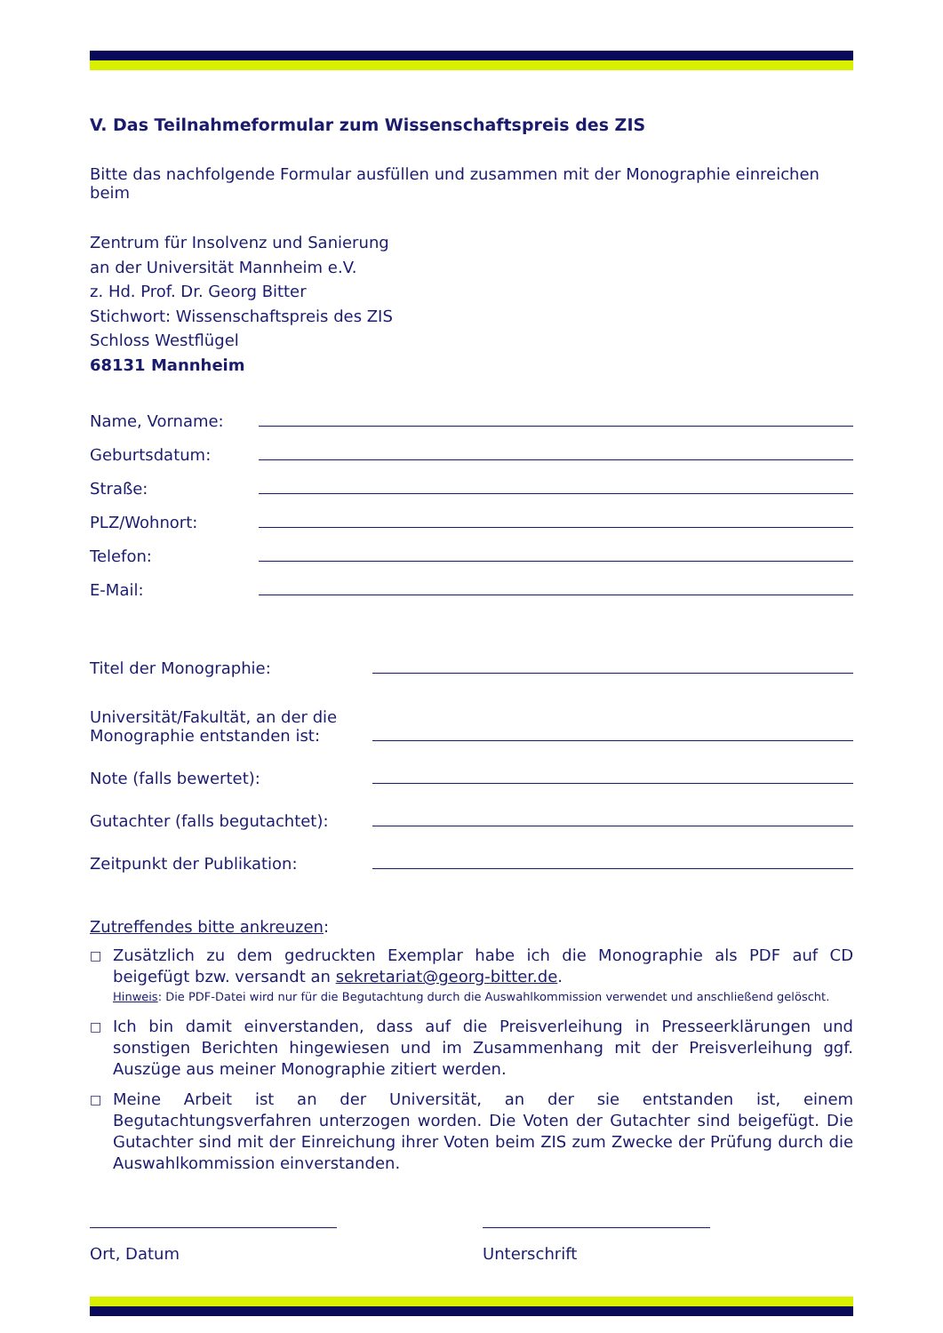V. Das Teilnahmeformular zum Wissenschaftspreis des ZIS
Bitte das nachfolgende Formular ausfüllen und zusammen mit der Monographie einreichen beim
Zentrum für Insolvenz und Sanierung
an der Universität Mannheim e.V.
z. Hd. Prof. Dr. Georg Bitter
Stichwort: Wissenschaftspreis des ZIS
Schloss Westflügel
68131 Mannheim
Name, Vorname:
Geburtsdatum:
Straße:
PLZ/Wohnort:
Telefon:
E-Mail:
Titel der Monographie:
Universität/Fakultät, an der die
Monographie entstanden ist:
Note (falls bewertet):
Gutachter (falls begutachtet):
Zeitpunkt der Publikation:
Zutreffendes bitte ankreuzen:
□
Zusätzlich zu dem gedruckten Exemplar habe ich die Monographie als PDF auf CD beigefügt bzw. versandt an sekretariat@georg-bitter.de.
Hinweis: Die PDF-Datei wird nur für die Begutachtung durch die Auswahlkommission verwendet und anschließend gelöscht.
□
Ich bin damit einverstanden, dass auf die Preisverleihung in Presseerklärungen und sonstigen Berichten hingewiesen und im Zusammenhang mit der Preisverleihung ggf. Auszüge aus meiner Monographie zitiert werden.
□
Meine Arbeit ist an der Universität, an der sie entstanden ist, einem Begutachtungsverfahren unterzogen worden. Die Voten der Gutachter sind beigefügt. Die Gutachter sind mit der Einreichung ihrer Voten beim ZIS zum Zwecke der Prüfung durch die Auswahlkommission einverstanden.
Ort, Datum Unterschrift